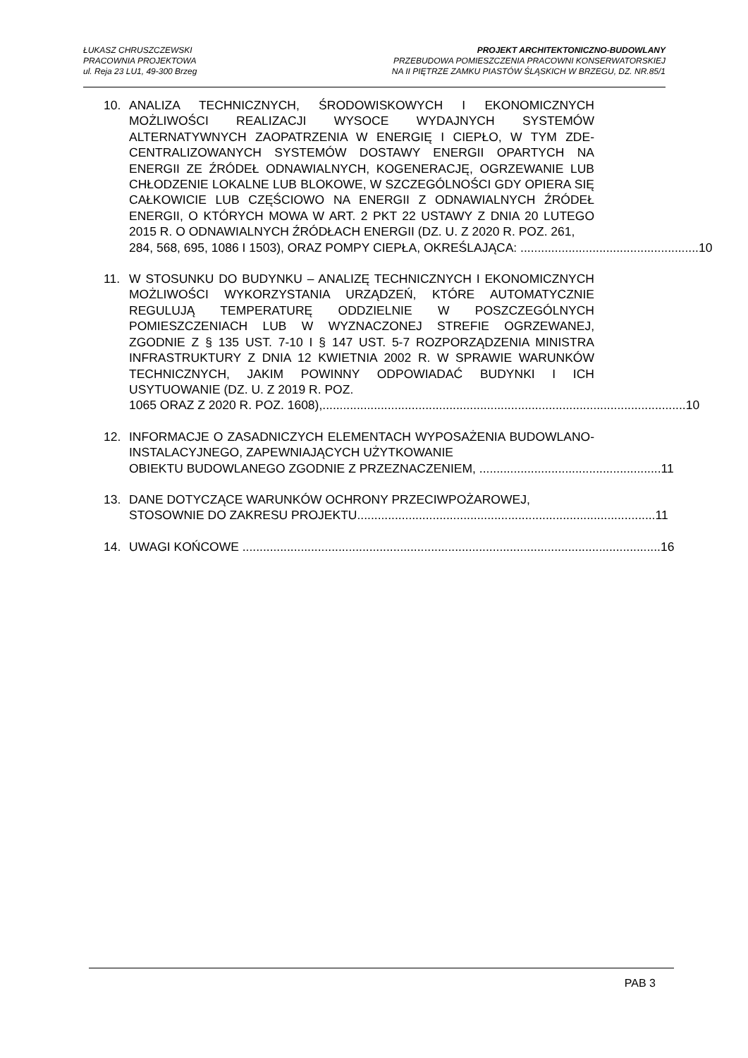ŁUKASZ CHRUSZCZEWSKI
PRACOWNIA PROJEKTOWA
ul. Reja 23 LU1, 49-300 Brzeg
PROJEKT ARCHITEKTONICZNO-BUDOWLANY
PRZEBUDOWA POMIESZCZENIA PRACOWNI KONSERWATORSKIEJ
NA II PIĘTRZE ZAMKU PIASTÓW ŚLĄSKICH W BRZEGU, DZ. NR.85/1
10. ANALIZA TECHNICZNYCH, ŚRODOWISKOWYCH I EKONOMICZNYCH MOŻLIWOŚCI REALIZACJI WYSOCE WYDAJNYCH SYSTEMÓW ALTERNATYWNYCH ZAOPATRZENIA W ENERGIĘ I CIEPŁO, W TYM ZDE-CENTRALIZOWANYCH SYSTEMÓW DOSTAWY ENERGII OPARTYCH NA ENERGII ZE ŹRÓDEŁ ODNAWIALNYCH, KOGENERACJĘ, OGRZEWANIE LUB CHŁODZENIE LOKALNE LUB BLOKOWE, W SZCZEGÓLNOŚCI GDY OPIERA SIĘ CAŁKOWICIE LUB CZĘŚCIOWO NA ENERGII Z ODNAWIALNYCH ŹRÓDEŁ ENERGII, O KTÓRYCH MOWA W ART. 2 PKT 22 USTAWY Z DNIA 20 LUTEGO 2015 R. O ODNAWIALNYCH ŹRÓDŁACH ENERGII (DZ. U. Z 2020 R. POZ. 261,
284, 568, 695, 1086 I 1503), ORAZ POMPY CIEPŁA, OKREŚLAJĄCA: .................................................... 10
11. W STOSUNKU DO BUDYNKU – ANALIZĘ TECHNICZNYCH I EKONOMICZNYCH MOŻLIWOŚCI WYKORZYSTANIA URZĄDZEŃ, KTÓRE AUTOMATYCZNIE REGULUJĄ TEMPERATURĘ ODDZIELNIE W POSZCZEGÓLNYCH POMIESZCZENIACH LUB W WYZNACZONEJ STREFIE OGRZEWANEJ, ZGODNIE Z § 135 UST. 7-10 I § 147 UST. 5-7 ROZPORZĄDZENIA MINISTRA INFRASTRUKTURY Z DNIA 12 KWIETNIA 2002 R. W SPRAWIE WARUNKÓW TECHNICZNYCH, JAKIM POWINNY ODPOWIADAĆ BUDYNKI I ICH USYTUOWANIE (DZ. U. Z 2019 R. POZ.
1065 ORAZ Z 2020 R. POZ. 1608),.......................................................................................................... 10
12. INFORMACJE O ZASADNICZYCH ELEMENTACH WYPOSAŻENIA BUDOWLANO-INSTALACYJNEGO, ZAPEWNIAJĄCYCH UŻYTKOWANIE
OBIEKTU BUDOWLANEGO ZGODNIE Z PRZEZNACZENIEM, ..................................................... 11
13. DANE DOTYCZĄCE WARUNKÓW OCHRONY PRZECIWPOŻAROWEJ,
STOSOWNIE DO ZAKRESU PROJEKTU....................................................................................... 11
14. UWAGI KOŃCOWE .......................................................................................................................... 16
PAB 3